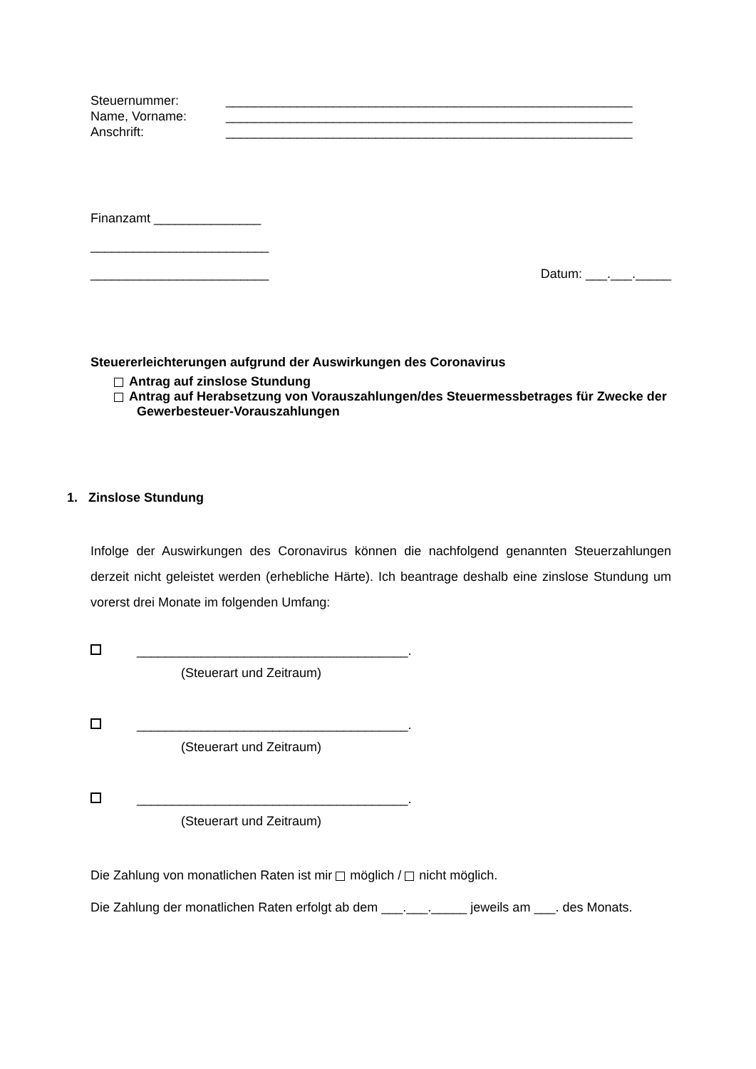Steuernummer: _________________________________________________________
Name, Vorname: _________________________________________________________
Anschrift: _________________________________________________________
Finanzamt _______________
_________________________
_________________________ Datum: ___.___._____
Steuererleichterungen aufgrund der Auswirkungen des Coronavirus
Antrag auf zinslose Stundung
Antrag auf Herabsetzung von Vorauszahlungen/des Steuermessbetrages für Zwecke der Gewerbesteuer-Vorauszahlungen
1. Zinslose Stundung
Infolge der Auswirkungen des Coronavirus können die nachfolgend genannten Steuerzahlungen derzeit nicht geleistet werden (erhebliche Härte). Ich beantrage deshalb eine zinslose Stundung um vorerst drei Monate im folgenden Umfang:
______________________________________.
(Steuerart und Zeitraum)
______________________________________.
(Steuerart und Zeitraum)
______________________________________.
(Steuerart und Zeitraum)
Die Zahlung von monatlichen Raten ist mir möglich / nicht möglich.
Die Zahlung der monatlichen Raten erfolgt ab dem ___.___._____ jeweils am ___. des Monats.